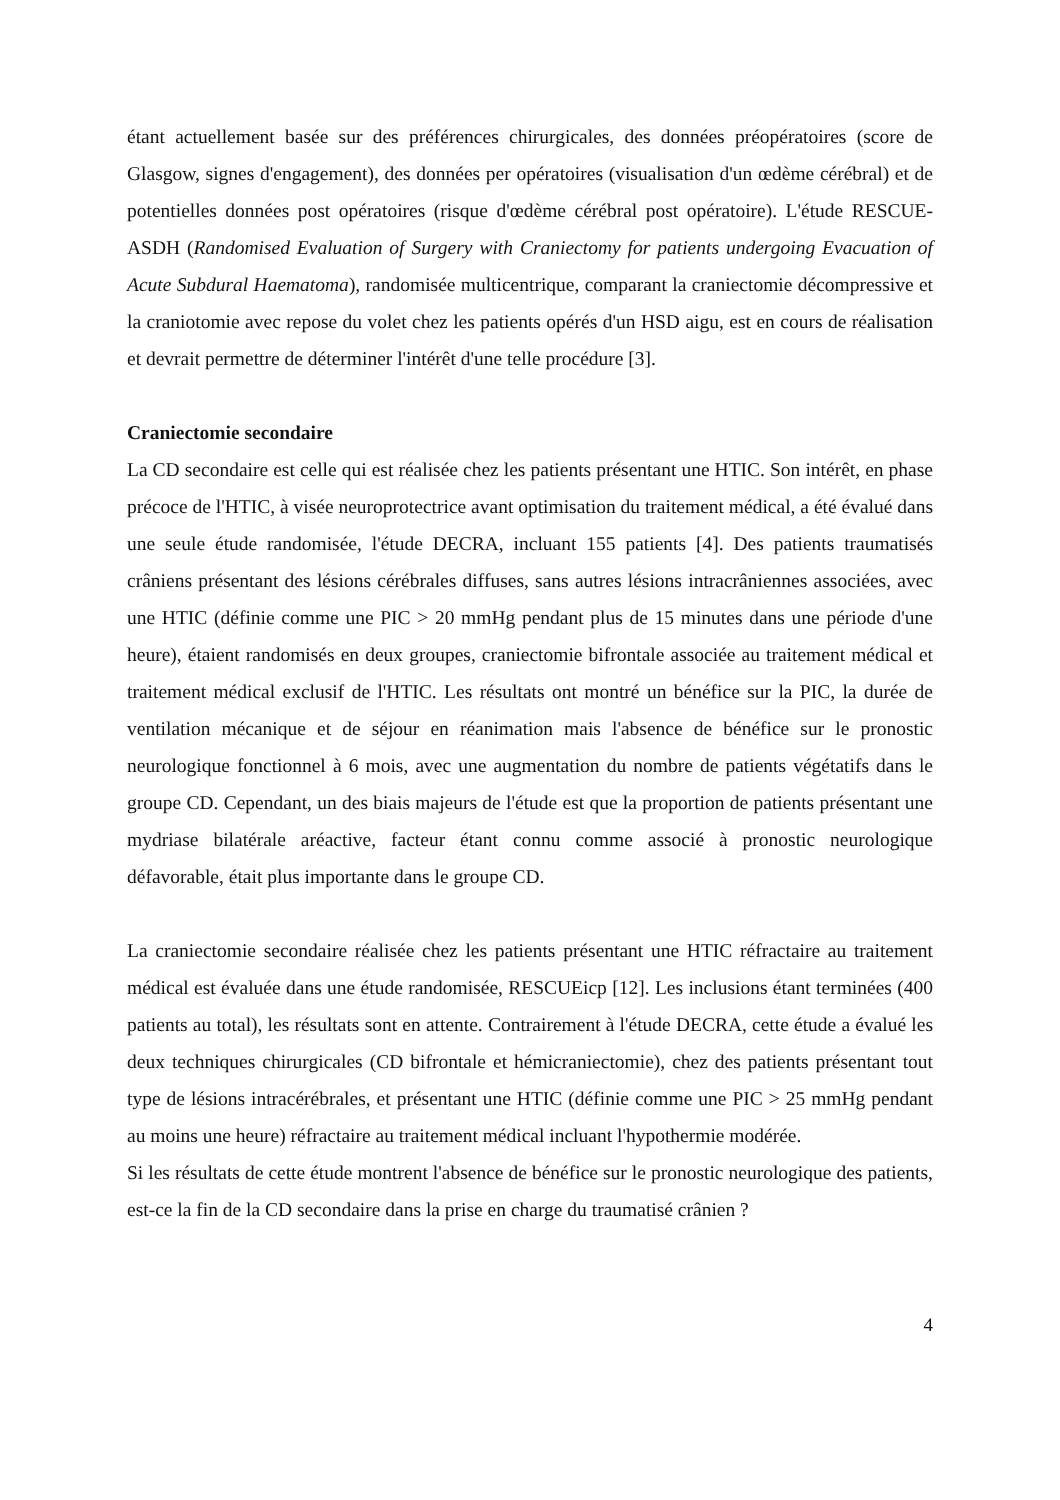étant actuellement basée sur des préférences chirurgicales, des données préopératoires (score de Glasgow, signes d'engagement), des données per opératoires (visualisation d'un œdème cérébral) et de potentielles données post opératoires (risque d'œdème cérébral post opératoire). L'étude RESCUE-ASDH (Randomised Evaluation of Surgery with Craniectomy for patients undergoing Evacuation of Acute Subdural Haematoma), randomisée multicentrique, comparant la craniectomie décompressive et la craniotomie avec repose du volet chez les patients opérés d'un HSD aigu, est en cours de réalisation et devrait permettre de déterminer l'intérêt d'une telle procédure [3].
Craniectomie secondaire
La CD secondaire est celle qui est réalisée chez les patients présentant une HTIC. Son intérêt, en phase précoce de l'HTIC, à visée neuroprotectrice avant optimisation du traitement médical, a été évalué dans une seule étude randomisée, l'étude DECRA, incluant 155 patients [4]. Des patients traumatisés crâniens présentant des lésions cérébrales diffuses, sans autres lésions intracrâniennes associées, avec une HTIC (définie comme une PIC > 20 mmHg pendant plus de 15 minutes dans une période d'une heure), étaient randomisés en deux groupes, craniectomie bifrontale associée au traitement médical et traitement médical exclusif de l'HTIC. Les résultats ont montré un bénéfice sur la PIC, la durée de ventilation mécanique et de séjour en réanimation mais l'absence de bénéfice sur le pronostic neurologique fonctionnel à 6 mois, avec une augmentation du nombre de patients végétatifs dans le groupe CD. Cependant, un des biais majeurs de l'étude est que la proportion de patients présentant une mydriase bilatérale aréactive, facteur étant connu comme associé à pronostic neurologique défavorable, était plus importante dans le groupe CD.
La craniectomie secondaire réalisée chez les patients présentant une HTIC réfractaire au traitement médical est évaluée dans une étude randomisée, RESCUEicp [12]. Les inclusions étant terminées (400 patients au total), les résultats sont en attente. Contrairement à l'étude DECRA, cette étude a évalué les deux techniques chirurgicales (CD bifrontale et hémicraniectomie), chez des patients présentant tout type de lésions intracérébrales, et présentant une HTIC (définie comme une PIC > 25 mmHg pendant au moins une heure) réfractaire au traitement médical incluant l'hypothermie modérée.
Si les résultats de cette étude montrent l'absence de bénéfice sur le pronostic neurologique des patients, est-ce la fin de la CD secondaire dans la prise en charge du traumatisé crânien ?
4